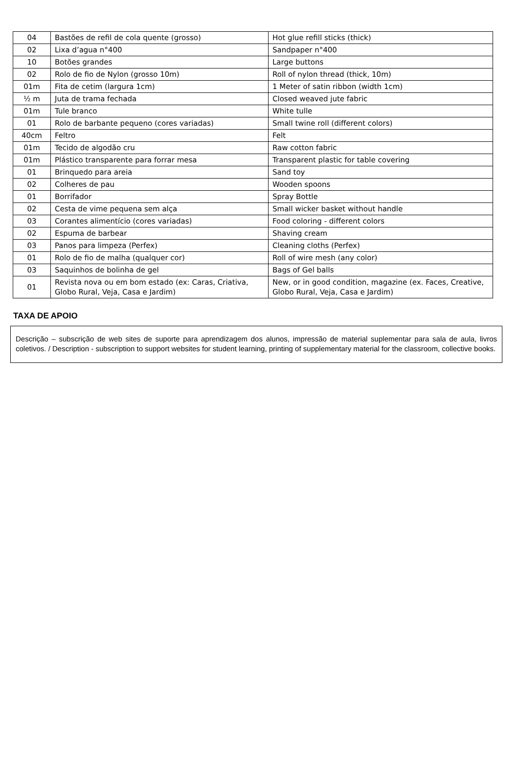| 04 | Bastões de refil de cola quente (grosso) | Hot glue refill sticks (thick) |
| 02 | Lixa d’agua n°400 | Sandpaper n°400 |
| 10 | Botões grandes | Large buttons |
| 02 | Rolo de fio de Nylon (grosso 10m) | Roll of nylon thread (thick, 10m) |
| 01m | Fita de cetim (largura 1cm) | 1 Meter of satin ribbon (width 1cm) |
| ½ m | Juta de trama fechada | Closed weaved jute fabric |
| 01m | Tule branco | White tulle |
| 01 | Rolo de barbante pequeno (cores variadas) | Small twine roll (different colors) |
| 40cm | Feltro | Felt |
| 01m | Tecido de algodão cru | Raw cotton fabric |
| 01m | Plástico transparente para forrar mesa | Transparent plastic for table covering |
| 01 | Brinquedo para areia | Sand toy |
| 02 | Colheres de pau | Wooden spoons |
| 01 | Borrifador | Spray Bottle |
| 02 | Cesta de vime pequena sem alça | Small wicker basket without handle |
| 03 | Corantes alimentício (cores variadas) | Food coloring - different colors |
| 02 | Espuma de barbear | Shaving cream |
| 03 | Panos para limpeza (Perfex) | Cleaning cloths (Perfex) |
| 01 | Rolo de fio de malha (qualquer cor) | Roll of wire mesh (any color) |
| 03 | Saquinhos de bolinha de gel | Bags of Gel balls |
| 01 | Revista nova ou em bom estado (ex: Caras, Criativa, Globo Rural, Veja, Casa e Jardim) | New, or in good condition, magazine (ex. Faces, Creative, Globo Rural, Veja, Casa e Jardim) |
TAXA DE APOIO
Descrição – subscrição de web sites de suporte para aprendizagem dos alunos, impressão de material suplementar para sala de aula, livros coletivos. / Description - subscription to support websites for student learning, printing of supplementary material for the classroom, collective books.